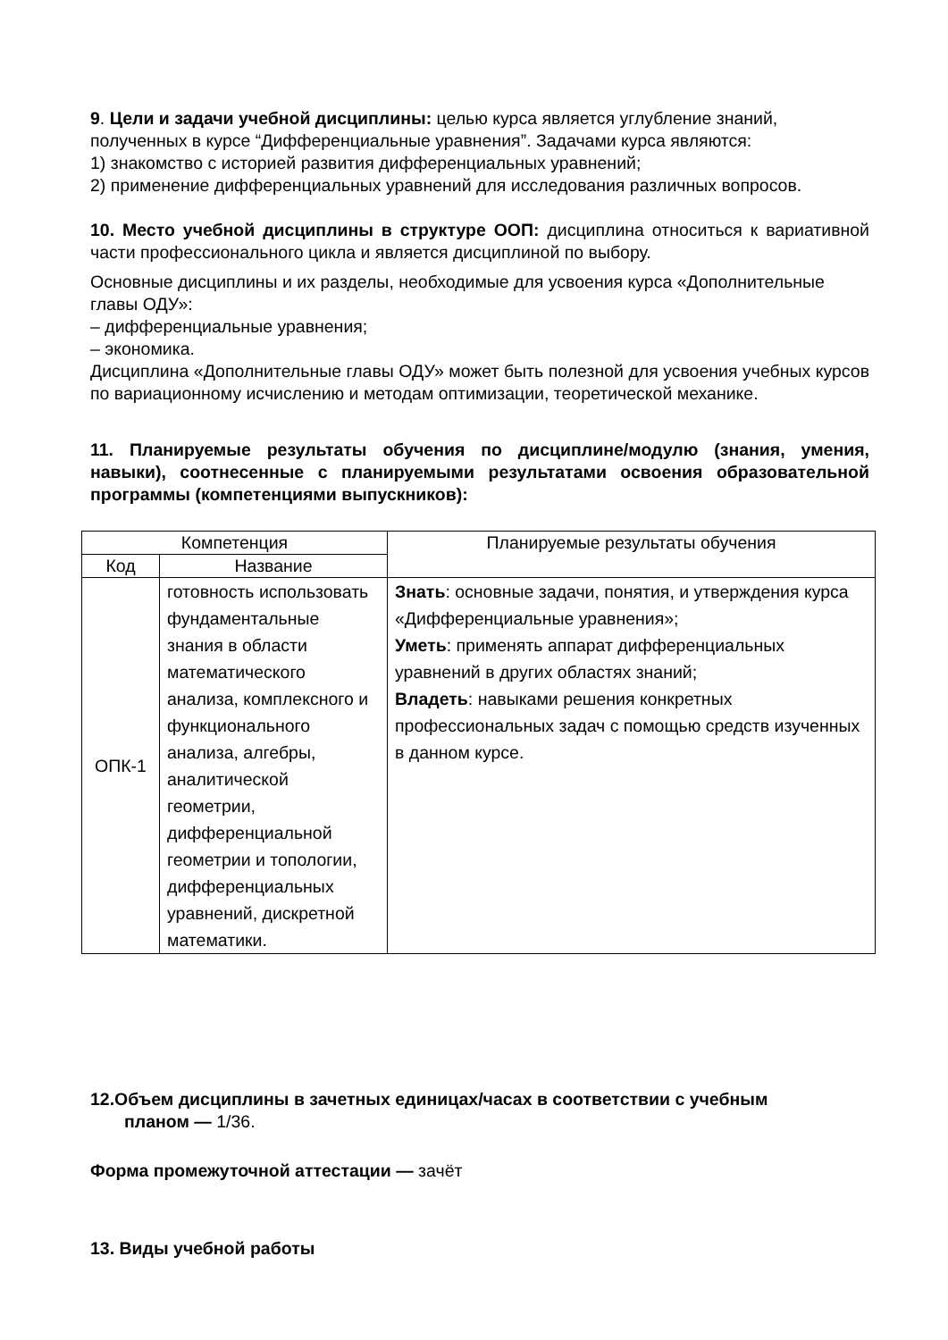9. Цели и задачи учебной дисциплины: целью курса является углубление знаний, полученных в курсе “Дифференциальные уравнения”. Задачами курса являются:
1) знакомство с историей развития дифференциальных уравнений;
2) применение дифференциальных уравнений для исследования различных вопросов.
10. Место учебной дисциплины в структуре ООП: дисциплина относиться к вариативной части профессионального цикла и является дисциплиной по выбору.
Основные дисциплины и их разделы, необходимые для усвоения курса «Дополнительные главы ОДУ»:
– дифференциальные уравнения;
– экономика.
Дисциплина «Дополнительные главы ОДУ» может быть полезной для усвоения учебных курсов по вариационному исчислению и методам оптимизации, теоретической механике.
11. Планируемые результаты обучения по дисциплине/модулю (знания, умения, навыки), соотнесенные с планируемыми результатами освоения образовательной программы (компетенциями выпускников):
| Компетенция | | Планируемые результаты обучения |
| --- | --- | --- |
| Код | Название | |
| ОПК-1 | готовность использовать фундаментальные знания в области математического анализа, комплексного и функционального анализа, алгебры, аналитической геометрии, дифференциальной геометрии и топологии, дифференциальных уравнений, дискретной математики. | Знать : основные задачи, понятия, и утверждения курса «Дифференциальные уравнения»; Уметь : применять аппарат дифференциальных уравнений в других областях знаний; Владеть : навыками решения конкретных профессиональных задач с помощью средств изученных в данном курсе. |
12.Объем дисциплины в зачетных единицах/часах в соответствии с учебным
планом — 1/36.
Форма промежуточной аттестации — зачёт
13. Виды учебной работы